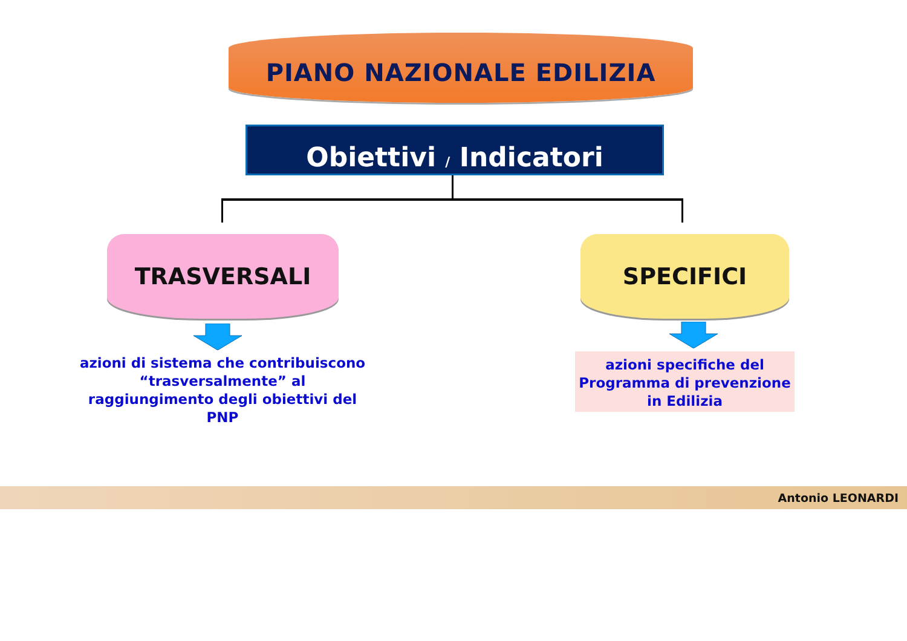PIANO NAZIONALE EDILIZIA
Obiettivi / Indicatori
TRASVERSALI SPECIFICI
azioni di sistema che contribuiscono “trasversalmente” al raggiungimento degli obiettivi del PNP
azioni specifiche del Programma di prevenzione in Edilizia
Antonio LEONARDI